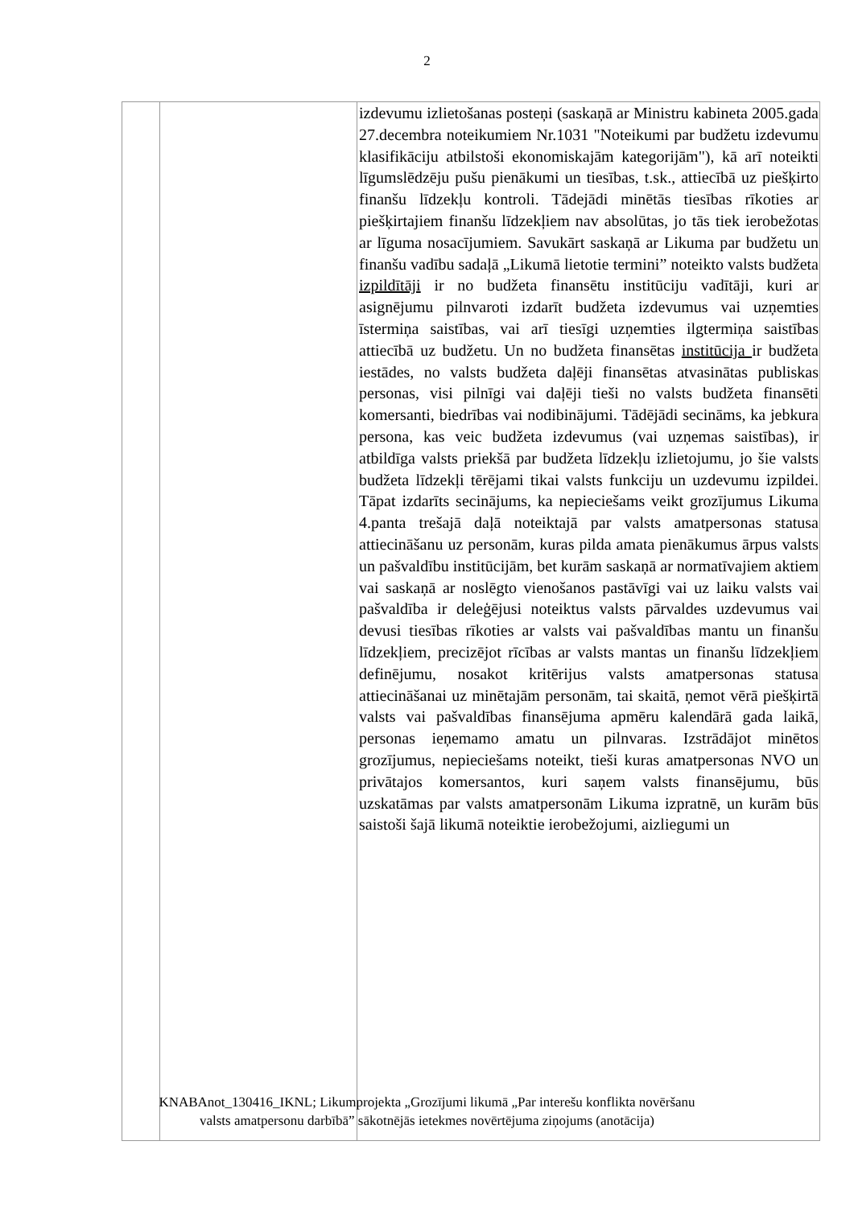2
| | | izdevumu izlietošanas posteņi (saskaņā ar Ministru kabineta 2005.gada 27.decembra noteikumiem Nr.1031 "Noteikumi par budžetu izdevumu klasifikāciju atbilstoši ekonomiskajām kategorijām"), kā arī noteikti līgumslēdzēju pušu pienākumi un tiesības, t.sk., attiecībā uz piešķirto finanšu līdzekļu kontroli. Tādejādi minētās tiesības rīkoties ar piešķirtajiem finanšu līdzekļiem nav absolūtas, jo tās tiek ierobežotas ar līguma nosacījumiem. Savukārt saskaņā ar Likuma par budžetu un finanšu vadību sadaļā „Likumā lietotie termini” noteikto valsts budžeta izpildītāji ir no budžeta finansētu institūciju vadītāji, kuri ar asignējumu pilnvaroti izdarīt budžeta izdevumus vai uzņemties īstermiņa saistības, vai arī tiesīgi uzņemties ilgtermiņa saistības attiecībā uz budžetu. Un no budžeta finansētas institūcija ir budžeta iestādes, no valsts budžeta daļēji finansētas atvasinātas publiskas personas, visi pilnīgi vai daļēji tieši no valsts budžeta finansēti komersanti, biedrības vai nodibinājumi. Tādējādi secināms, ka jebkura persona, kas veic budžeta izdevumus (vai uzņemas saistības), ir atbildīga valsts priekšā par budžeta līdzekļu izlietojumu, jo šie valsts budžeta līdzekļi tērējami tikai valsts funkciju un uzdevumu izpildei. Tāpat izdarīts secinājums, ka nepieciešams veikt grozījumus Likuma 4.panta trešajā daļā noteiktajā par valsts amatpersonas statusa attiecināšanu uz personām, kuras pilda amata pienākumus ārpus valsts un pašvaldību institūcijām, bet kurām saskaņā ar normatīvajiem aktiem vai saskaņā ar noslēgto vienošanos pastāvīgi vai uz laiku valsts vai pašvaldība ir deleģējusi noteiktus valsts pārvaldes uzdevumus vai devusi tiesības rīkoties ar valsts vai pašvaldības mantu un finanšu līdzekļiem, precizējot rīcības ar valsts mantas un finanšu līdzekļiem definējumu, nosakot kritērijus valsts amatpersonas statusa attiecināšanai uz minētajām personām, tai skaitā, ņemot vērā piešķirtā valsts vai pašvaldības finansējuma apmēru kalendārā gada laikā, personas ieņemamo amatu un pilnvaras. Izstrādājot minētos grozījumus, nepieciešams noteikt, tieši kuras amatpersonas NVO un privātajos komersantos, kuri saņem valsts finansējumu, būs uzskatāmas par valsts amatpersonām Likuma izpratnē, un kurām būs saistoši šajā likumā noteiktie ierobežojumi, aizliegumi un |
KNABAnot_130416_IKNL; Likumprojekta „Grozījumi likumā „Par interešu konflikta novēršanu
valsts amatpersonu darbībā” sākotnējās ietekmes novērtējuma ziņojums (anotācija)